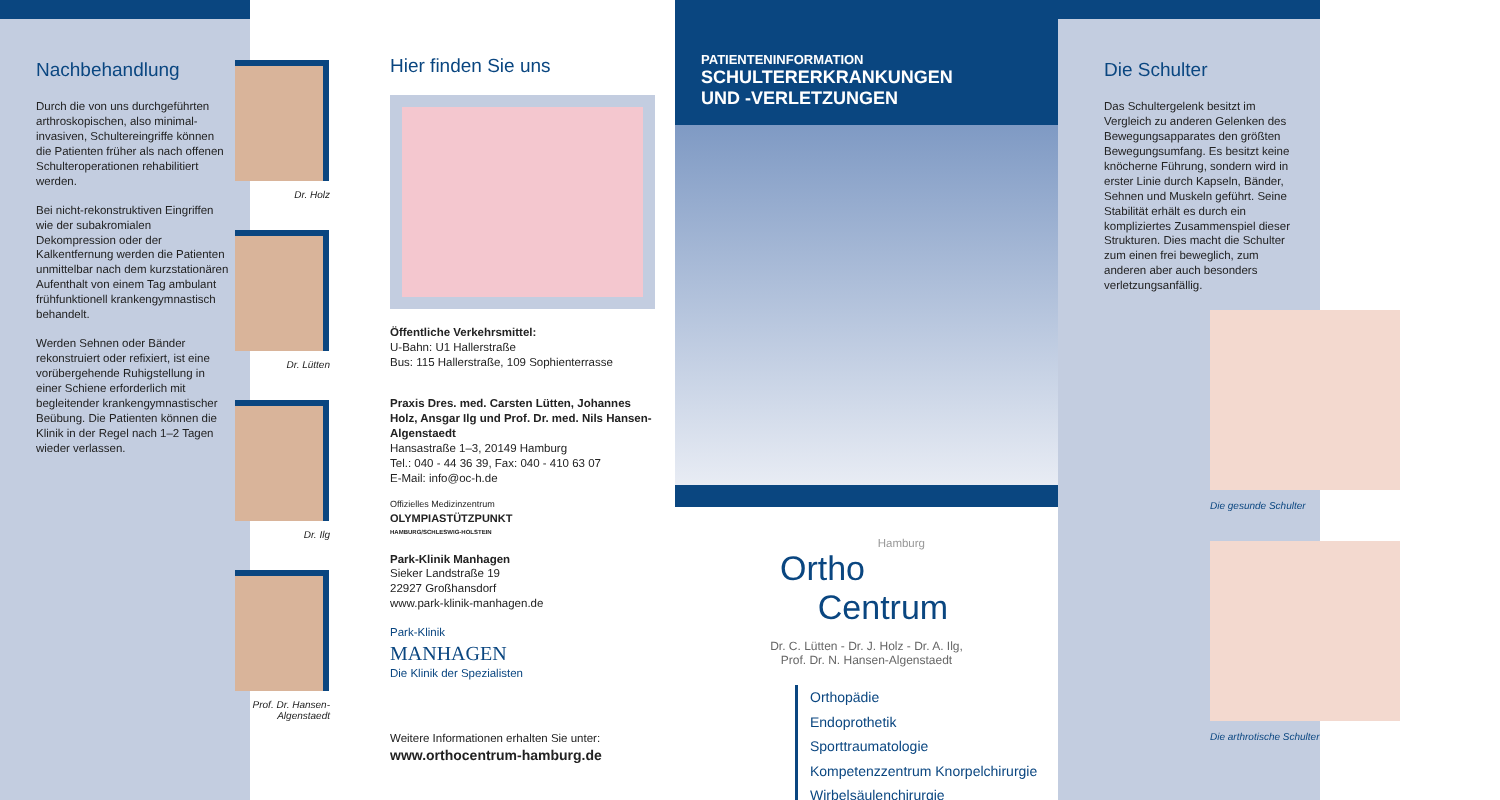Nachbehandlung
Durch die von uns durchgeführten arthroskopischen, also minimal-invasiven, Schultereingriffe können die Patienten früher als nach offenen Schulteroperationen rehabilitiert werden.
Bei nicht-rekonstruktiven Eingriffen wie der subakromialen Dekompression oder der Kalkentfernung werden die Patienten unmittelbar nach dem kurzstationären Aufenthalt von einem Tag ambulant frühfunktionell krankengymnastisch behandelt.
Werden Sehnen oder Bänder rekonstruiert oder refixiert, ist eine vorübergehende Ruhigstellung in einer Schiene erforderlich mit begleitender krankengymnastischer Beübung. Die Patienten können die Klinik in der Regel nach 1–2 Tagen wieder verlassen.
Dr. Holz
Dr. Lütten
Dr. Ilg
Prof. Dr. Hansen-Algenstaedt
Hier finden Sie uns
Öffentliche Verkehrsmittel:
U-Bahn: U1 Hallerstraße
Bus: 115 Hallerstraße, 109 Sophienterrasse
Praxis Dres. med. Carsten Lütten, Johannes Holz, Ansgar Ilg und Prof. Dr. med. Nils Hansen-Algenstaedt
Hansastraße 1–3, 20149 Hamburg
Tel.: 040 - 44 36 39, Fax: 040 - 410 63 07
E-Mail: info@oc-h.de
Offizielles Medizinzentrum
OLYMPIASTÜTZPUNKT
HAMBURG/SCHLESWIG-HOLSTEIN
Park-Klinik Manhagen
Sieker Landstraße 19
22927 Großhansdorf
www.park-klinik-manhagen.de
Park-Klinik
MANHAGEN
Die Klinik der Spezialisten
Weitere Informationen erhalten Sie unter:
www.orthocentrum-hamburg.de
PATIENTENINFORMATION
SCHULTERERKRANKUNGEN
UND -VERLETZUNGEN
Hamburg
Ortho
Centrum
Dr. C. Lütten - Dr. J. Holz - Dr. A. Ilg,
Prof. Dr. N. Hansen-Algenstaedt
Orthopädie
Endoprothetik
Sporttraumatologie
Kompetenzzentrum Knorpelchirurgie
Wirbelsäulenchirurgie
Die Schulter
Das Schultergelenk besitzt im Vergleich zu anderen Gelenken des Bewegungsapparates den größten Bewegungsumfang. Es besitzt keine knöcherne Führung, sondern wird in erster Linie durch Kapseln, Bänder, Sehnen und Muskeln geführt. Seine Stabilität erhält es durch ein kompliziertes Zusammenspiel dieser Strukturen. Dies macht die Schulter zum einen frei beweglich, zum anderen aber auch besonders verletzungsanfällig.
Die gesunde Schulter
Die arthrotische Schulter